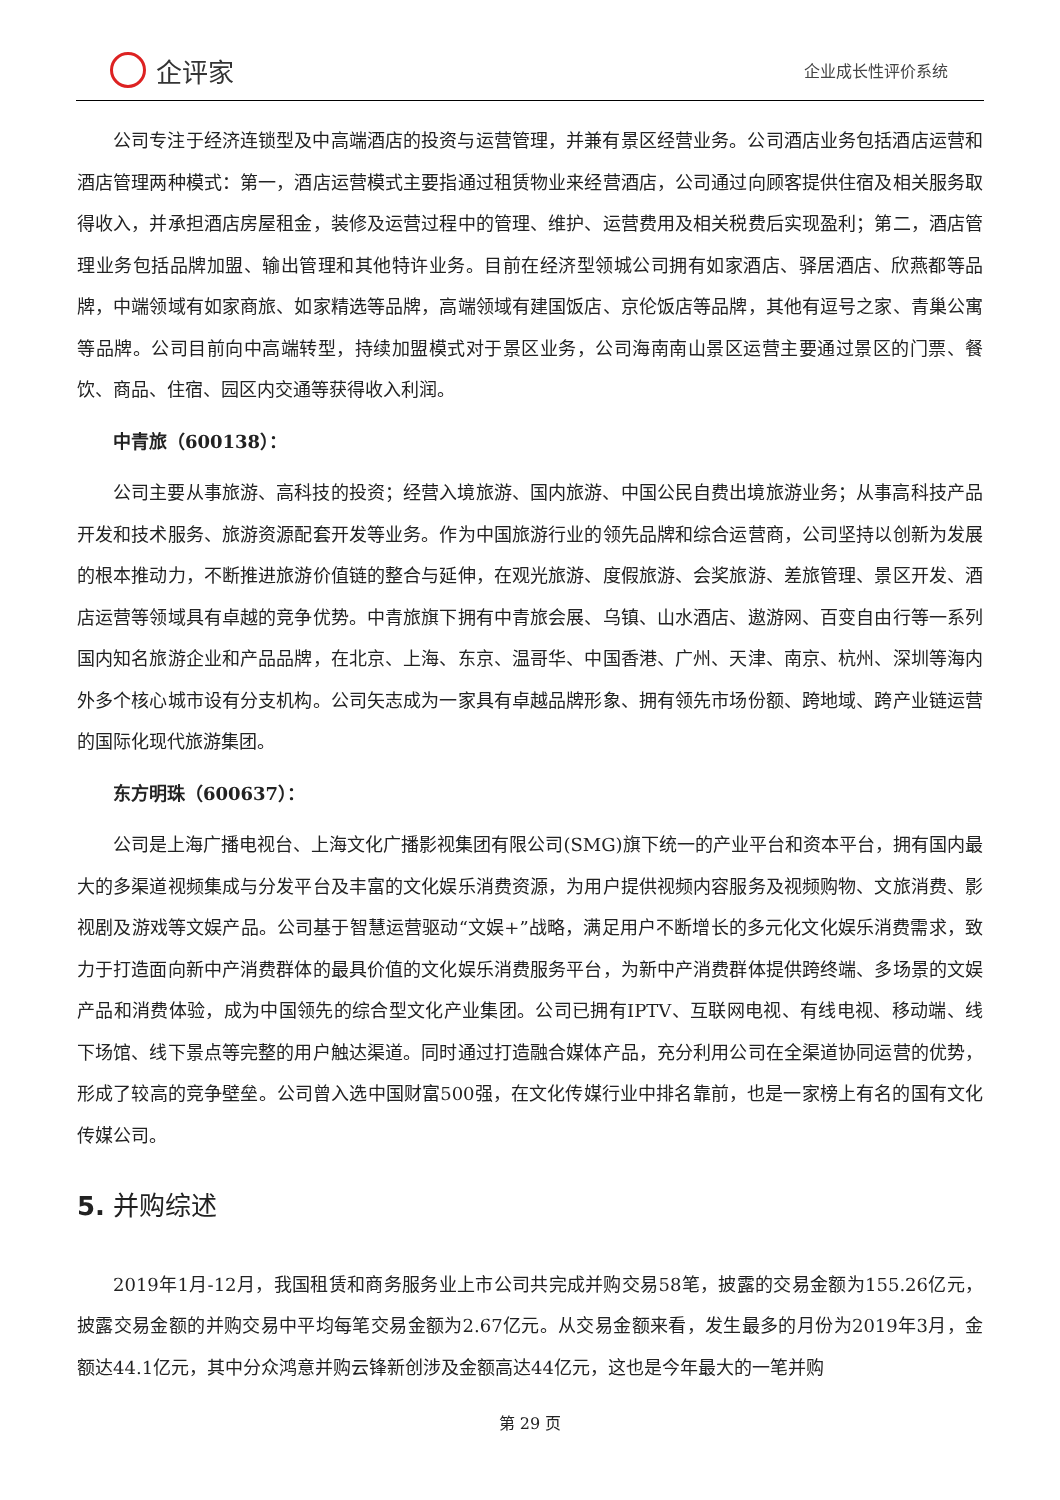企评家
企业成长性评价系统
公司专注于经济连锁型及中高端酒店的投资与运营管理，并兼有景区经营业务。公司酒店业务包括酒店运营和酒店管理两种模式：第一，酒店运营模式主要指通过租赁物业来经营酒店，公司通过向顾客提供住宿及相关服务取得收入，并承担酒店房屋租金，装修及运营过程中的管理、维护、运营费用及相关税费后实现盈利；第二，酒店管理业务包括品牌加盟、输出管理和其他特许业务。目前在经济型领城公司拥有如家酒店、驿居酒店、欣燕都等品牌，中端领域有如家商旅、如家精选等品牌，高端领域有建国饭店、京伦饭店等品牌，其他有逗号之家、青巢公寓等品牌。公司目前向中高端转型，持续加盟模式对于景区业务，公司海南南山景区运营主要通过景区的门票、餐饮、商品、住宿、园区内交通等获得收入利润。
中青旅（600138）：
公司主要从事旅游、高科技的投资；经营入境旅游、国内旅游、中国公民自费出境旅游业务；从事高科技产品开发和技术服务、旅游资源配套开发等业务。作为中国旅游行业的领先品牌和综合运营商，公司坚持以创新为发展的根本推动力，不断推进旅游价值链的整合与延伸，在观光旅游、度假旅游、会奖旅游、差旅管理、景区开发、酒店运营等领域具有卓越的竞争优势。中青旅旗下拥有中青旅会展、乌镇、山水酒店、遨游网、百变自由行等一系列国内知名旅游企业和产品品牌，在北京、上海、东京、温哥华、中国香港、广州、天津、南京、杭州、深圳等海内外多个核心城市设有分支机构。公司矢志成为一家具有卓越品牌形象、拥有领先市场份额、跨地域、跨产业链运营的国际化现代旅游集团。
东方明珠（600637）：
公司是上海广播电视台、上海文化广播影视集团有限公司(SMG)旗下统一的产业平台和资本平台，拥有国内最大的多渠道视频集成与分发平台及丰富的文化娱乐消费资源，为用户提供视频内容服务及视频购物、文旅消费、影视剧及游戏等文娱产品。公司基于智慧运营驱动“文娱+”战略，满足用户不断增长的多元化文化娱乐消费需求，致力于打造面向新中产消费群体的最具价值的文化娱乐消费服务平台，为新中产消费群体提供跨终端、多场景的文娱产品和消费体验，成为中国领先的综合型文化产业集团。公司已拥有IPTV、互联网电视、有线电视、移动端、线下场馆、线下景点等完整的用户触达渠道。同时通过打造融合媒体产品，充分利用公司在全渠道协同运营的优势，形成了较高的竞争壁垒。公司曾入选中国财富500强，在文化传媒行业中排名靠前，也是一家榜上有名的国有文化传媒公司。
5. 并购综述
2019年1月-12月，我国租赁和商务服务业上市公司共完成并购交易58笔，披露的交易金额为155.26亿元，披露交易金额的并购交易中平均每笔交易金额为2.67亿元。从交易金额来看，发生最多的月份为2019年3月，金额达44.1亿元，其中分众鸿意并购云锋新创涉及金额高达44亿元，这也是今年最大的一笔并购
第 29 页